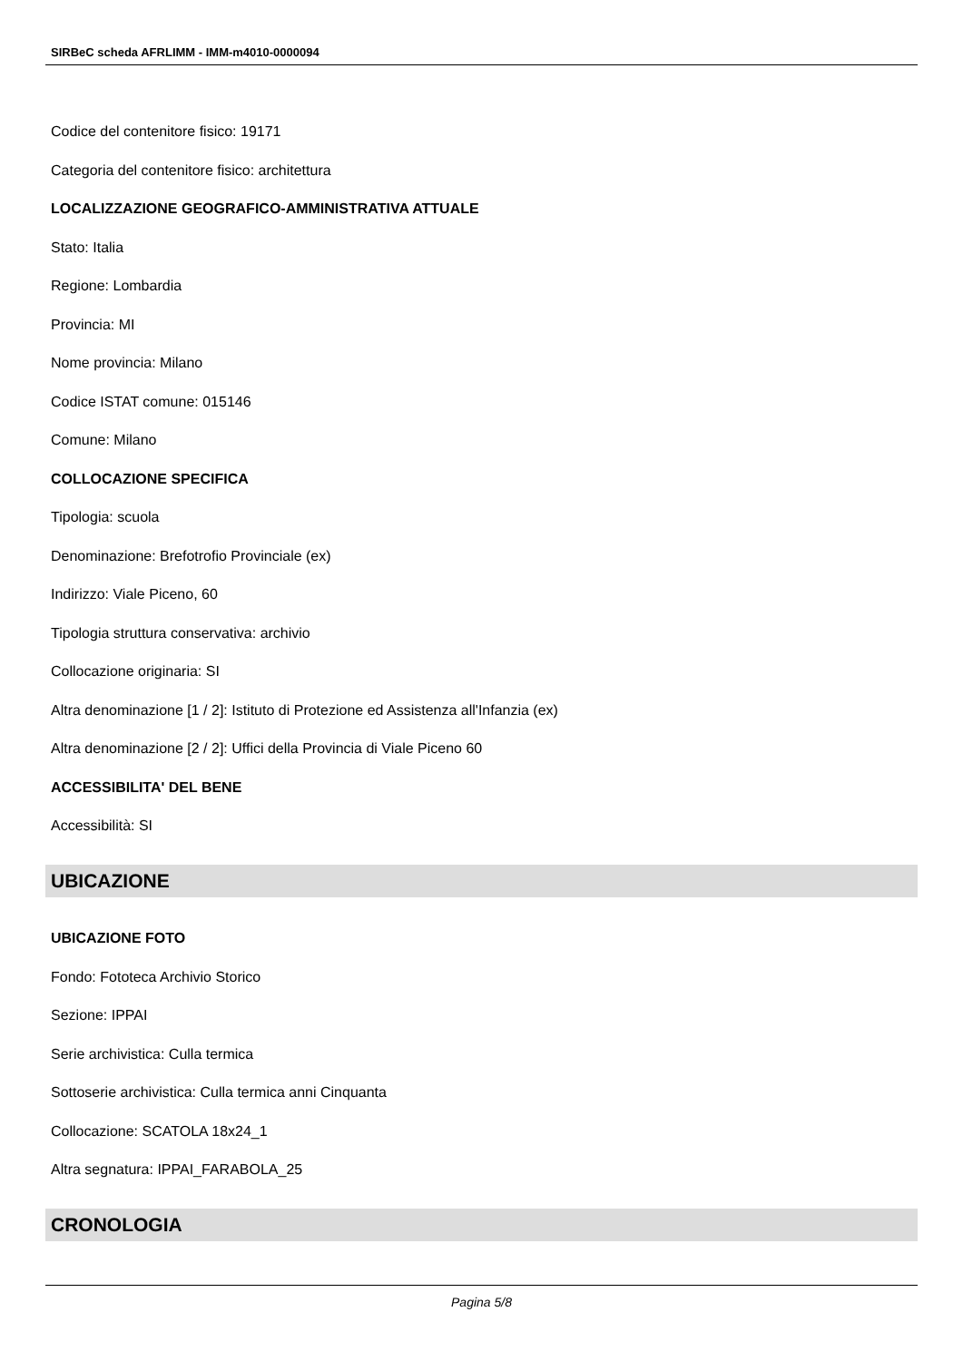SIRBeC scheda AFRLIMM - IMM-m4010-0000094
Codice del contenitore fisico: 19171
Categoria del contenitore fisico: architettura
LOCALIZZAZIONE GEOGRAFICO-AMMINISTRATIVA ATTUALE
Stato: Italia
Regione: Lombardia
Provincia: MI
Nome provincia: Milano
Codice ISTAT comune: 015146
Comune: Milano
COLLOCAZIONE SPECIFICA
Tipologia: scuola
Denominazione: Brefotrofio Provinciale (ex)
Indirizzo: Viale Piceno, 60
Tipologia struttura conservativa: archivio
Collocazione originaria: SI
Altra denominazione [1 / 2]: Istituto di Protezione ed Assistenza all'Infanzia (ex)
Altra denominazione [2 / 2]: Uffici della Provincia di Viale Piceno 60
ACCESSIBILITA' DEL BENE
Accessibilità: SI
UBICAZIONE
UBICAZIONE FOTO
Fondo: Fototeca Archivio Storico
Sezione: IPPAI
Serie archivistica: Culla termica
Sottoserie archivistica: Culla termica anni Cinquanta
Collocazione: SCATOLA 18x24_1
Altra segnatura: IPPAI_FARABOLA_25
CRONOLOGIA
Pagina 5/8